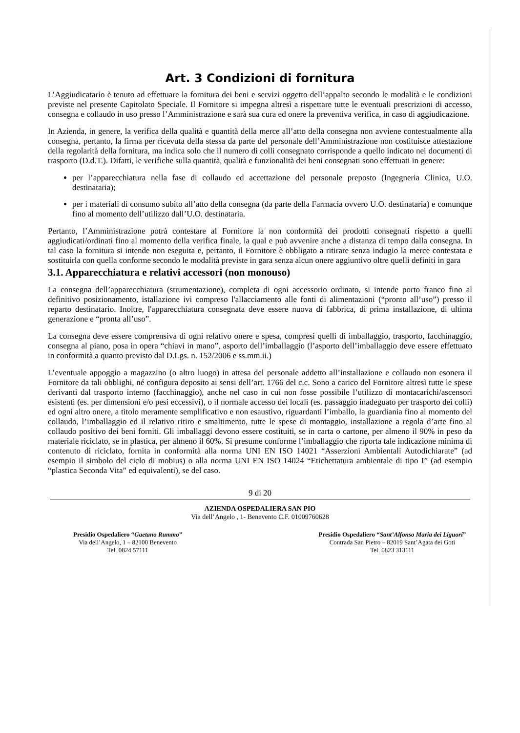Art. 3 Condizioni di fornitura
L’Aggiudicatario è tenuto ad effettuare la fornitura dei beni e servizi oggetto dell’appalto secondo le modalità e le condizioni previste nel presente Capitolato Speciale. Il Fornitore si impegna altresì a rispettare tutte le eventuali prescrizioni di accesso, consegna e collaudo in uso presso l’Amministrazione e sarà sua cura ed onere la preventiva verifica, in caso di aggiudicazione.
In Azienda, in genere, la verifica della qualità e quantità della merce all’atto della consegna non avviene contestualmente alla consegna, pertanto, la firma per ricevuta della stessa da parte del personale dell’Amministrazione non costituisce attestazione della regolarità della fornitura, ma indica solo che il numero di colli consegnato corrisponde a quello indicato nei documenti di trasporto (D.d.T.). Difatti, le verifiche sulla quantità, qualità e funzionalità dei beni consegnati sono effettuati in genere:
per l’apparecchiatura nella fase di collaudo ed accettazione del personale preposto (Ingegneria Clinica, U.O. destinataria);
per i materiali di consumo subito all’atto della consegna (da parte della Farmacia ovvero U.O. destinataria) e comunque fino al momento dell’utilizzo dall’U.O. destinataria.
Pertanto, l’Amministrazione potrà contestare al Fornitore la non conformità dei prodotti consegnati rispetto a quelli aggiudicati/ordinati fino al momento della verifica finale, la qual e può avvenire anche a distanza di tempo dalla consegna. In tal caso la fornitura si intende non eseguita e, pertanto, il Fornitore è obbligato a ritirare senza indugio la merce contestata e sostituirla con quella conforme secondo le modalità previste in gara senza alcun onere aggiuntivo oltre quelli definiti in gara
3.1. Apparecchiatura e relativi accessori (non monouso)
La consegna dell’apparecchiatura (strumentazione), completa di ogni accessorio ordinato, si intende porto franco fino al definitivo posizionamento, istallazione ivi compreso l'allacciamento alle fonti di alimentazioni (“pronto all’uso”) presso il reparto destinatario. Inoltre, l'apparecchiatura consegnata deve essere nuova di fabbrica, di prima installazione, di ultima generazione e “pronta all’uso”.
La consegna deve essere comprensiva di ogni relativo onere e spesa, compresi quelli di imballaggio, trasporto, facchinaggio, consegna al piano, posa in opera “chiavi in mano”, asporto dell’imballaggio (l’asporto dell’imballaggio deve essere effettuato in conformità a quanto previsto dal D.Lgs. n. 152/2006 e ss.mm.ii.)
L’eventuale appoggio a magazzino (o altro luogo) in attesa del personale addetto all’installazione e collaudo non esonera il Fornitore da tali obblighi, né configura deposito ai sensi dell’art. 1766 del c.c. Sono a carico del Fornitore altresì tutte le spese derivanti dal trasporto interno (facchinaggio), anche nel caso in cui non fosse possibile l’utilizzo di montacarichi/ascensori esistenti (es. per dimensioni e/o pesi eccessivi), o il normale accesso dei locali (es. passaggio inadeguato per trasporto dei colli) ed ogni altro onere, a titolo meramente semplificativo e non esaustivo, riguardanti l’imballo, la guardiania fino al momento del collaudo, l’imballaggio ed il relativo ritiro e smaltimento, tutte le spese di montaggio, installazione a regola d’arte fino al collaudo positivo dei beni forniti. Gli imballaggi devono essere costituiti, se in carta o cartone, per almeno il 90% in peso da materiale riciclato, se in plastica, per almeno il 60%. Si presume conforme l’imballaggio che riporta tale indicazione minima di contenuto di riciclato, fornita in conformità alla norma UNI EN ISO 14021 “Asserzioni Ambientali Autodichiarate” (ad esempio il simbolo del ciclo di mobius) o alla norma UNI EN ISO 14024 “Etichettatura ambientale di tipo I” (ad esempio “plastica Seconda Vita” ed equivalenti), se del caso.
9 di 20
AZIENDA OSPEDALIERA SAN PIO
Via dell’Angelo , 1- Benevento C.F. 01009760628
Presidio Ospedaliero “Gaetano Rummo”
Via dell’Angelo, 1 – 82100 Benevento
Tel. 0824 57111
Presidio Ospedaliero “Sant’Alfonso Maria dei Liguori”
Contrada San Pietro – 82019 Sant’Agata dei Goti
Tel. 0823 313111